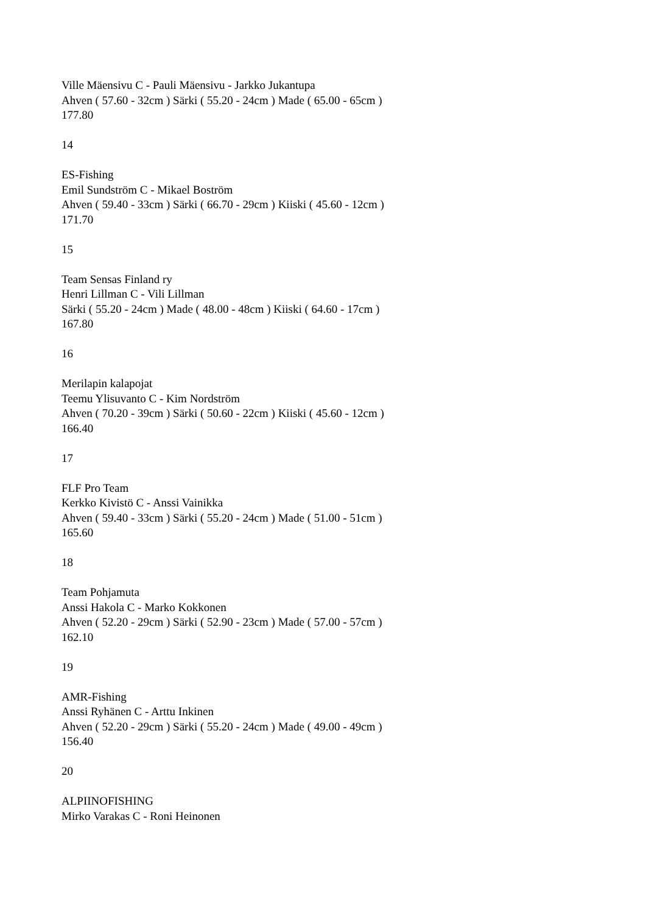Ville Mäensivu C - Pauli Mäensivu - Jarkko Jukantupa
Ahven ( 57.60 - 32cm ) Särki ( 55.20 - 24cm ) Made ( 65.00 - 65cm )
177.80
14
ES-Fishing
Emil Sundström C - Mikael Boström
Ahven ( 59.40 - 33cm ) Särki ( 66.70 - 29cm ) Kiiski ( 45.60 - 12cm )
171.70
15
Team Sensas Finland ry
Henri Lillman C - Vili Lillman
Särki ( 55.20 - 24cm ) Made ( 48.00 - 48cm ) Kiiski ( 64.60 - 17cm )
167.80
16
Merilapin kalapojat
Teemu Ylisuvanto C - Kim Nordström
Ahven ( 70.20 - 39cm ) Särki ( 50.60 - 22cm ) Kiiski ( 45.60 - 12cm )
166.40
17
FLF Pro Team
Kerkko Kivistö C - Anssi Vainikka
Ahven ( 59.40 - 33cm ) Särki ( 55.20 - 24cm ) Made ( 51.00 - 51cm )
165.60
18
Team Pohjamuta
Anssi Hakola C - Marko Kokkonen
Ahven ( 52.20 - 29cm ) Särki ( 52.90 - 23cm ) Made ( 57.00 - 57cm )
162.10
19
AMR-Fishing
Anssi Ryhänen C - Arttu Inkinen
Ahven ( 52.20 - 29cm ) Särki ( 55.20 - 24cm ) Made ( 49.00 - 49cm )
156.40
20
ALPIINOFISHING
Mirko Varakas C - Roni Heinonen